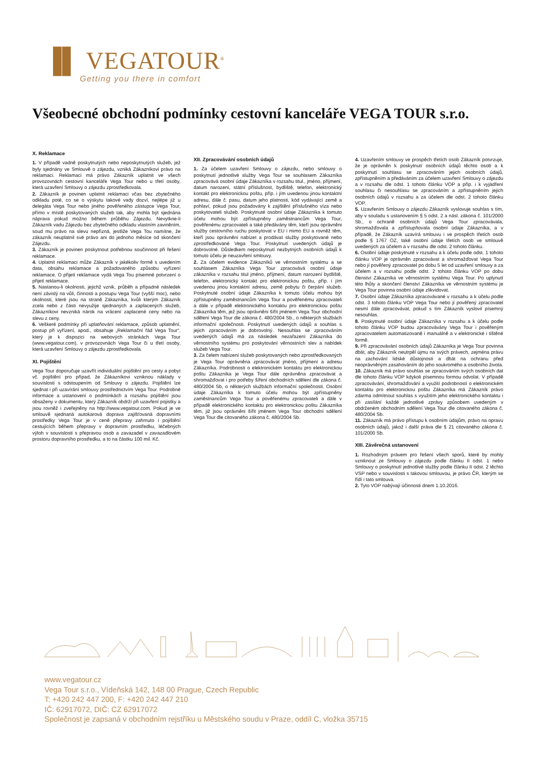▐▌ VEGATOUR<sup>®</sup>
Getting you there in comfort
Všeobecné obchodní podmínky cestovní kanceláře VEGA TOUR s.r.o.
X. Reklamace
1. V případě vadně poskytnutých nebo neposkytnutých služeb, jež byly sjednány ve Smlouvě o zájezdu, vzniká Zákazníkovi právo na reklamaci. Reklamaci má právo Zákazník uplatnit ve všech provozovnách cestovní kanceláře Vega Tour nebo u třetí osoby, která uzavření Smlouvy o zájezdu zprostředkovala.
2. Zákazník je povinen uplatnit reklamaci včas bez zbytečného odkladu poté, co se o výskytu takové vady dozví, nejlépe již u delegáta Vega Tour nebo jiného pověřeného zástupce Vega Tour, přímo v místě poskytovaných služeb tak, aby mohla být sjednána náprava pokud možno během průběhu Zájezdu. Nevytkne-li Zákazník vadu Zájezdu bez zbytečného odkladu vlastním zaviněním, soud mu právo na slevu nepřizná, jestliže Vega Tou namítne, že zákazník neuplatnil své právo ani do jednoho měsíce od skončení Zájezdu.
3. Zákazník je povinen poskytnout potřebnou součinnost při řešení reklamace.
4. Uplatnit reklamaci může Zákazník v jakékoliv formě s uvedením data, obsahu reklamace a požadovaného způsobu vyřízení reklamace. O přijetí reklamace vydá Vega Tou písemné potvrzení o přijetí reklamace.
5. Nastanou-li okolnosti, jejichž vznik, průběh a případné následek není závislý na vůli, činnosti a postupu Vega Tour (vyšší moc), nebo okolnosti, které jsou na straně Zákazníka, kvůli kterým Zákazník zcela nebo z části nevyužije sjednaných a zaplacených služeb, Zákazníkovi nevzniká nárok na vrácení zaplacené ceny nebo na slevu z ceny.
6. Veškeré podmínky při uplatňování reklamace, způsob uplatnění, postup při vyřízení, apod., obsahuje „Reklamační řád Vega Tour“, který je k dispozici na webových stránkách Vega Tour (www.vegatour.com), v provozovnách Vega Tour či u třetí osoby, která uzavření Smlouvy o zájezdu zprostředkovala.
XI. Pojištění
Vega Tour doporučuje uzavřít individuální pojištění pro cesty a pobyt vč. pojištění pro případ, že Zákazníkovi vzniknou náklady v souvislosti s odstoupením od Smlouvy o zájezdu. Pojištění lze sjednat i při uzavírání smlouvy prostřednictvím Vega Tour. Podrobné informace a ustanovení o podmínkách a rozsahu pojištění jsou obsaženy v dokumentu, který Zákazník obdrží při uzavření pojistky a jsou rovněž i zveřejněny na http://www.vegatour.com. Pokud je ve smlouvě sjednaná autokarová doprava zajišťovaná dopravními prostředky Vega Tour je v ceně přepravy zahrnuto i pojištění cestujících během přepravy v dopravním prostředku, léčebných výloh v souvislosti s přepravou osob a zavazadel v zavazadlovém prostoru dopravního prostředku, a to na částku 100 mil. Kč.
XII. Zpracovávání osobních údajů
1. Za účelem uzavření Smlouvy o zájezdu, nebo smlouvy o poskytnutí jednotlivé služby Vega Tour se souhlasem Zákazníka zpracovává osobní údaje Zákazníka v rozsahu titul., jméno, příjmení, datum narození, státní příslušnost, bydliště, telefon, elektronický kontakt pro elektronickou poštu, příp. i jím uvedenou jinou kontaktní adresu, dále č. pasu, datum jeho platnosti, kód vydávající země a pohlaví, pokud jsou požadovány k zajištění příslušného víza nebo poskytovateli služeb. Poskytnuté osobní údaje Zákazníka k tomuto účelu mohou být zpřístupněny zaměstnancům Vega Tour, pověřenému zpracovateli a také předávány těm, kteří jsou oprávněni služby cestovního ruchu poskytovat v EU i mimo EU a rovněž těm, kteří jsou oprávněni nabízet a prodávat služby poskytované nebo zprostředkované Vega Tour. Poskytnutí uvedených údajů je dobrovolné. Důsledkem neposkytnutí nezbytných osobních údajů k tomuto účelu je neuzavření smlouvy.
2. Za účelem evidence Zákazníků ve věrnostním systému a se souhlasem Zákazníka Vega Tour zpracovává osobní údaje zákazníka v rozsahu titul jméno, příjmení, datum narození bydliště, telefon, elektronický kontakt pro elektronickou poštu, příp. i jím uvedenou jinou kontaktní adresu, země pobytu či čerpání služeb. Poskytnuté osobní údaje Zákazníka k tomuto účelu mohou být zpřístupněny zaměstnancům Vega Tour a pověřenému zpracovateli a dále v případě elektronického kontaktu pro elektronickou poštu Zákazníka těm, jež jsou oprávněni šířit jménem Vega Tour obchodní sdělení Vega Tour dle zákona č. 480/2004 Sb., o některých službách informační společnosti. Poskytnutí uvedených údajů a souhlas s jejich zpracováním je dobrovolný. Nesouhlas se zpracováním uvedených údajů má za následek nezařazení Zákazníka do věrnostního systému pro poskytování věrnostních slev a nabídek služeb Vega Tour.
3. Za čelem nabízení služeb poskytovaných nebo zprostředkovaných je Vega Tour oprávněna zpracovávat jméno, příjmení a adresu Zákazníka. Podrobnosti o elektronickém kontaktu pro elektronickou poštu Zákazníka je Vega Tour dále oprávněna zpracovávat a shromažďovat i pro potřeby šíření obchodních sdělení dle zákona č. 480/2004 Sb, o některých službách informační společnosti. Osobní údaje Zákazníka k tomuto účelu mohou být zpřístupněny zaměstnancům Vega Tour a pověřenému zpracovateli a dále v případě elektronického kontaktu pro elektronickou poštu Zákazníka těm, již jsou oprávněni šířit jménem Vega Tour obchodní sdělení Vega Tour dle citovaného zákona č. 480/2004 Sb.
4. Uzavřením smlouvy ve prospěch třetích osob Zákazník potvrzuje, že je oprávněn k poskytnutí osobních údajů těchto osob a k poskytnutí souhlasu se zpracováním jejich osobních údajů, zpřístupněním a předáváním za účelem uzavření Smlouvy o zájezdu a v rozsahu dle odst. 1 tohoto článku VOP a příp. i k vyjádření souhlasu či nesouhlasu se zpracováním a zpřístupněním jejich osobních údajů v rozsahu a za účelem dle odst. 2 tohoto článku VOP.
5. Uzavřením Smlouvy o zájezdu Zákazník vyslovuje souhlas s tím, aby v souladu s ustanovením § 5 odst. 2 a násl. zákona č. 101/2000 Sb., o ochraně osobních údajů Vega Tour zpracovávala, shromažďovala a zpřístupňovala osobní údaje Zákazníka, a v případě, že Zákazník uzavírá smlouvu i ve prospěch třetích osob podle § 1767 OZ, také osobní údaje třetích osob ve smlouvě uvedených za účelem a v rozsahu dle odst. 2 tohoto článku.
6. Osobní údaje poskytnuté v rozsahu a k účelu podle odst. 1 tohoto článku VOP je oprávněn zpracovávat a shromažďovat Vega Tour nebo jí pověřený zpracovatel po dobu 5 let od uzavření smlouvy a za účelem a v rozsahu podle odst. 2 tohoto článku VOP po dobu členství Zákazníka ve věrnostním systému Vega Tour. Po uplynutí této lhůty a skončení členství Zákazníka ve věrnostním systému je Vega Tour povinna osobní údaje zlikvidovat.
7. Osobní údaje Zákazníka zpracovávané v rozsahu a k účelu podle odst. 3 tohoto článku VOP Vega Tour nebo jí pověřený zpracovatel nesmí dále zpracovávat, pokud s tím Zákazník vyslovil písemný nesouhlas.
8. Poskytnuté osobní údaje Zákazníka v rozsahu a k účelu podle tohoto článku VOP budou zpracovávány Vega Tour i pověřeným zpracovatelem automatizovaně i manuálně a v elektronické i tištěné formě.
9. Při zpracovávání osobních údajů Zákazníka je Vega Tour povinna dbát, aby Zákazník neutrpěl újmu na svých právech, zejména právu na zachování lidské důstojnosti a dbát na ochranu před neoprávněným zasahováním do jeho soukromého a osobního života.
10. Zákazník má právo souhlas se zpracováním svých osobních dat dle tohoto článku VOP kdykoli písemnou formou odvolat. V případě zpracovávání, shromažďování a využití podrobností o elektronickém kontaktu pro elektronickou poštu Zákazníka má Zákazník právo zdarma odmítnout souhlas s využitím jeho elektronického kontaktu i při zasílání každé jednotlivé zprávy způsobem uvedeným v obdrženém obchodním sdělení Vega Tour dle citovaného zákona č. 480/2004 Sb.
11. Zákazník má právo přístupu k osobním údajům, právo na opravu osobních údajů, jakož i další práva dle § 21 citovaného zákona č. 101/2000 Sb.
XIII. Závěrečná ustanovení
1. Rozhodným právem pro řešení všech sporů, které by mohly vzniknout ze Smlouvy o zájezdu podle článku II odst. 1 nebo Smlouvy o poskytnutí jednotlivé služby podle článku II odst. 2 těchto VSP nebo v souvislosti s takovou smlouvou, je právo ČR, kterým se řídí i tato smlouva.
2. Tyto VOP nabývají účinnosti dnem 1.10.2016.
www.vegatour.cz
Vega Tour s.r.o., Vídeňská 142, 148 00 Prague, Czech Republic
T: +420 242 447 200, F: +420 242 447 210
IČ: 62917072, DIČ: CZ 62917072
Společnost je zapsaná v obchodním rejstříku u Městského soudu v Praze, oddíl C, vložka 35715